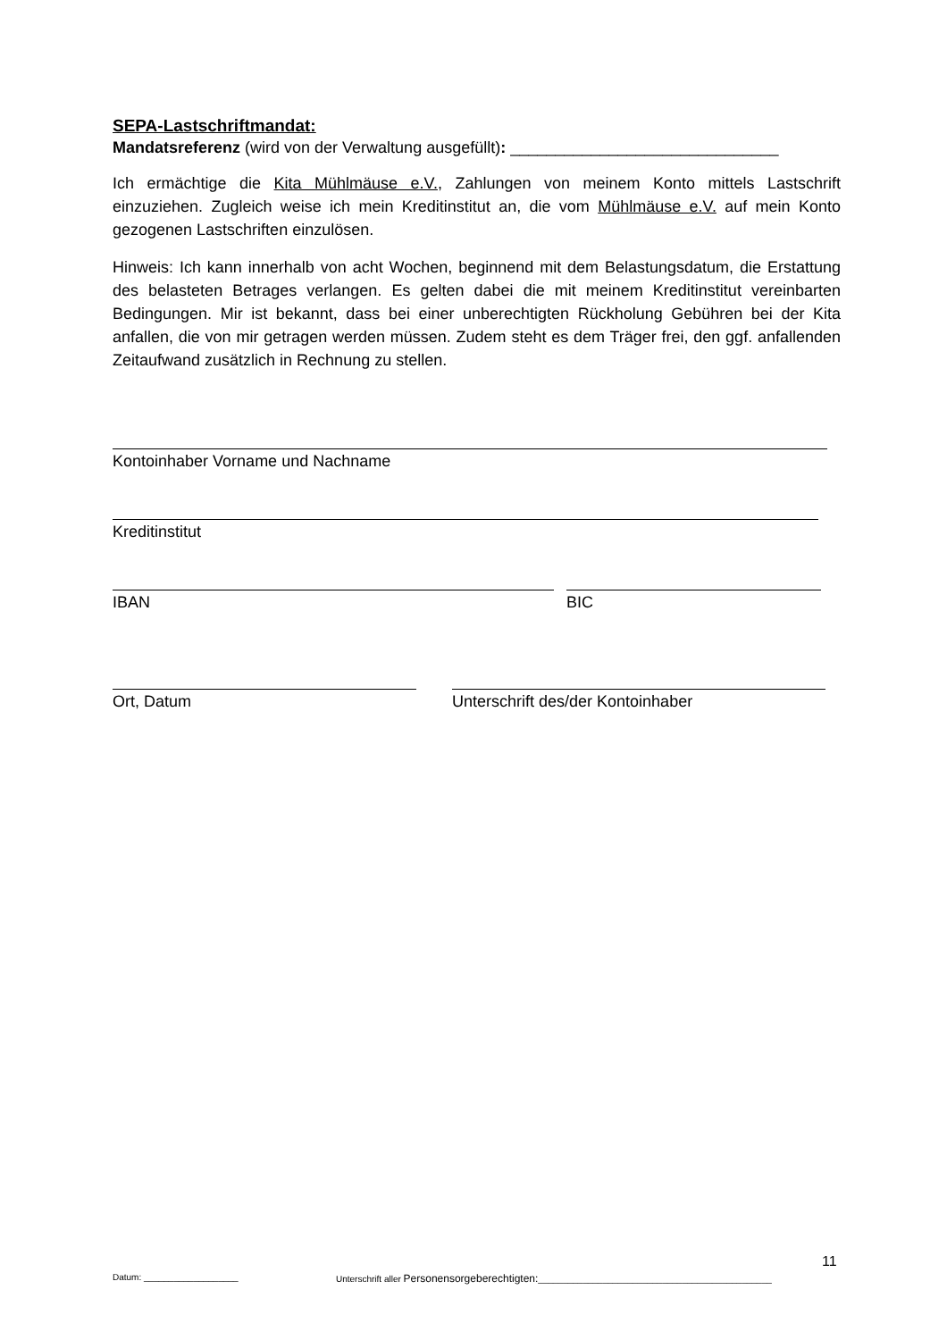SEPA-Lastschriftmandat:
Mandatsreferenz (wird von der Verwaltung ausgefüllt): ______________________________
Ich ermächtige die Kita Mühlmäuse e.V., Zahlungen von meinem Konto mittels Lastschrift einzuziehen. Zugleich weise ich mein Kreditinstitut an, die vom Mühlmäuse e.V. auf mein Konto gezogenen Lastschriften einzulösen.
Hinweis: Ich kann innerhalb von acht Wochen, beginnend mit dem Belastungsdatum, die Erstattung des belasteten Betrages verlangen. Es gelten dabei die mit meinem Kreditinstitut vereinbarten Bedingungen. Mir ist bekannt, dass bei einer unberechtigten Rückholung Gebühren bei der Kita anfallen, die von mir getragen werden müssen. Zudem steht es dem Träger frei, den ggf. anfallenden Zeitaufwand zusätzlich in Rechnung zu stellen.
Kontoinhaber Vorname und Nachname
Kreditinstitut
IBAN BIC
Ort, Datum Unterschrift des/der Kontoinhaber
11
Datum: ___________________ Unterschrift aller Personensorgeberechtigten:_______________________________________________